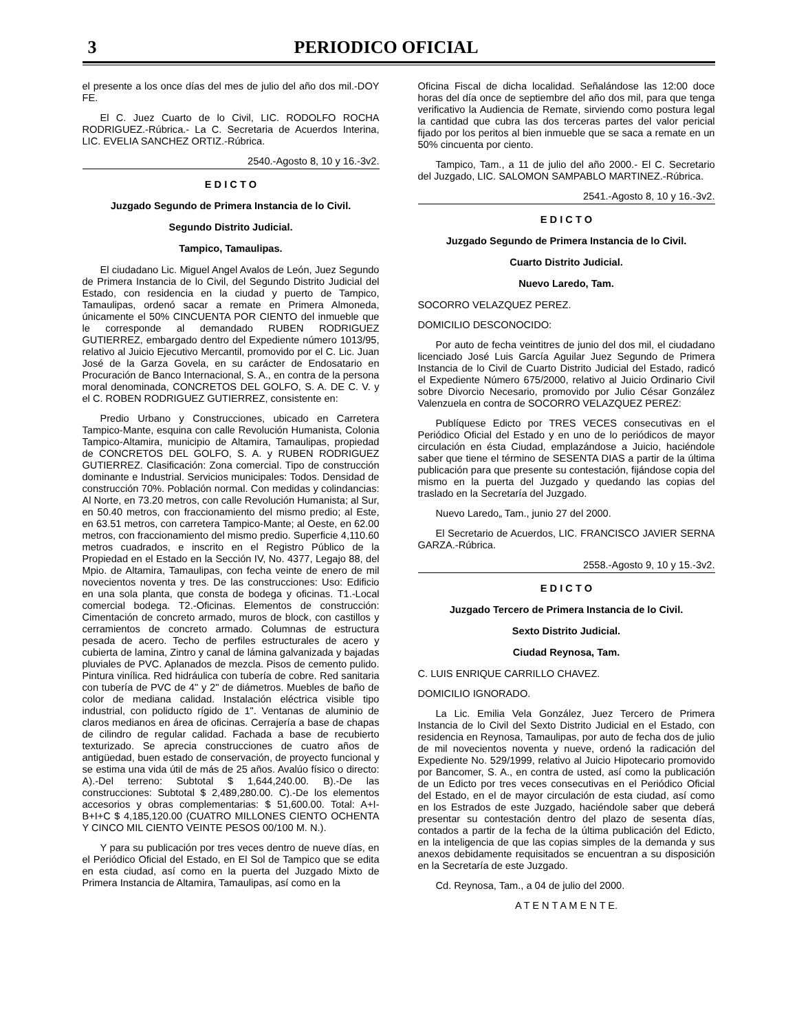3 PERIODICO OFICIAL
el presente a los once días del mes de julio del año dos mil.-DOY FE.
El C. Juez Cuarto de lo Civil, LIC. RODOLFO ROCHA RODRIGUEZ.-Rúbrica.- La C. Secretaria de Acuerdos Interina, LIC. EVELIA SANCHEZ ORTIZ.-Rúbrica.
2540.-Agosto 8, 10 y 16.-3v2.
E D I C T O
Juzgado Segundo de Primera Instancia de lo Civil.
Segundo Distrito Judicial.
Tampico, Tamaulipas.
El ciudadano Lic. Miguel Angel Avalos de León, Juez Segundo de Primera Instancia de lo Civil, del Segundo Distrito Judicial del Estado, con residencia en la ciudad y puerto de Tampico, Tamaulipas, ordenó sacar a remate en Primera Almoneda, únicamente el 50% CINCUENTA POR CIENTO del inmueble que le corresponde al demandado RUBEN RODRIGUEZ GUTIERREZ, embargado dentro del Expediente número 1013/95, relativo al Juicio Ejecutivo Mercantil, promovido por el C. Lic. Juan José de la Garza Govela, en su carácter de Endosatario en Procuración de Banco Internacional, S. A., en contra de la persona moral denominada, CONCRETOS DEL GOLFO, S. A. DE C. V. y el C. ROBEN RODRIGUEZ GUTIERREZ, consistente en:
Predio Urbano y Construcciones, ubicado en Carretera Tampico-Mante, esquina con calle Revolución Humanista, Colonia Tampico-Altamira, municipio de Altamira, Tamaulipas, propiedad de CONCRETOS DEL GOLFO, S. A. y RUBEN RODRIGUEZ GUTIERREZ. Clasificación: Zona comercial. Tipo de construcción dominante e Industrial. Servicios municipales: Todos. Densidad de construcción 70%. Población normal. Con medidas y colindancias: Al Norte, en 73.20 metros, con calle Revolución Humanista; al Sur, en 50.40 metros, con fraccionamiento del mismo predio; al Este, en 63.51 metros, con carretera Tampico-Mante; al Oeste, en 62.00 metros, con fraccionamiento del mismo predio. Superficie 4,110.60 metros cuadrados, e inscrito en el Registro Público de la Propiedad en el Estado en la Sección IV, No. 4377, Legajo 88, del Mpio. de Altamira, Tamaulipas, con fecha veinte de enero de mil novecientos noventa y tres. De las construcciones: Uso: Edificio en una sola planta, que consta de bodega y oficinas. T1.-Local comercial bodega. T2.-Oficinas. Elementos de construcción: Cimentación de concreto armado, muros de block, con castillos y cerramientos de concreto armado. Columnas de estructura pesada de acero. Techo de perfiles estructurales de acero y cubierta de lamina, Zintro y canal de lámina galvanizada y bajadas pluviales de PVC. Aplanados de mezcla. Pisos de cemento pulido. Pintura vinílica. Red hidráulica con tubería de cobre. Red sanitaria con tubería de PVC de 4" y 2" de diámetros. Muebles de baño de color de mediana calidad. Instalación eléctrica visible tipo industrial, con poliducto rígido de 1". Ventanas de aluminio de claros medianos en área de oficinas. Cerrajería a base de chapas de cilindro de regular calidad. Fachada a base de recubierto texturizado. Se aprecia construcciones de cuatro años de antigüedad, buen estado de conservación, de proyecto funcional y se estima una vida útil de más de 25 años. Avalúo físico o directo: A).-Del terreno: Subtotal $ 1,644,240.00. B).-De las construcciones: Subtotal $ 2,489,280.00. C).-De los elementos accesorios y obras complementarias: $ 51,600.00. Total: A+I-B+I+C $ 4,185,120.00 (CUATRO MILLONES CIENTO OCHENTA Y CINCO MIL CIENTO VEINTE PESOS 00/100 M. N.).
Y para su publicación por tres veces dentro de nueve días, en el Periódico Oficial del Estado, en El Sol de Tampico que se edita en esta ciudad, así como en la puerta del Juzgado Mixto de Primera Instancia de Altamira, Tamaulipas, así como en la
Oficina Fiscal de dicha localidad. Señalándose las 12:00 doce horas del día once de septiembre del año dos mil, para que tenga verificativo la Audiencia de Remate, sirviendo como postura legal la cantidad que cubra las dos terceras partes del valor pericial fijado por los peritos al bien inmueble que se saca a remate en un 50% cincuenta por ciento.
Tampico, Tam., a 11 de julio del año 2000.- El C. Secretario del Juzgado, LIC. SALOMON SAMPABLO MARTINEZ.-Rúbrica.
2541.-Agosto 8, 10 y 16.-3v2.
E D I C T O
Juzgado Segundo de Primera Instancia de lo Civil.
Cuarto Distrito Judicial.
Nuevo Laredo, Tam.
SOCORRO VELAZQUEZ PEREZ.
DOMICILIO DESCONOCIDO:
Por auto de fecha veintitres de junio del dos mil, el ciudadano licenciado José Luis García Aguilar Juez Segundo de Primera Instancia de lo Civil de Cuarto Distrito Judicial del Estado, radicó el Expediente Número 675/2000, relativo al Juicio Ordinario Civil sobre Divorcio Necesario, promovido por Julio César González Valenzuela en contra de SOCORRO VELAZQUEZ PEREZ:
Publíquese Edicto por TRES VECES consecutivas en el Periódico Oficial del Estado y en uno de lo periódicos de mayor circulación en ésta Ciudad, emplazándose a Juicio, haciéndole saber que tiene el término de SESENTA DIAS a partir de la última publicación para que presente su contestación, fijándose copia del mismo en la puerta del Juzgado y quedando las copias del traslado en la Secretaría del Juzgado.
Nuevo Laredo„ Tam., junio 27 del 2000.
El Secretario de Acuerdos, LIC. FRANCISCO JAVIER SERNA GARZA.-Rúbrica.
2558.-Agosto 9, 10 y 15.-3v2.
E D I C T O
Juzgado Tercero de Primera Instancia de lo Civil.
Sexto Distrito Judicial.
Ciudad Reynosa, Tam.
C. LUIS ENRIQUE CARRILLO CHAVEZ.
DOMICILIO IGNORADO.
La Lic. Emilia Vela González, Juez Tercero de Primera Instancia de lo Civil del Sexto Distrito Judicial en el Estado, con residencia en Reynosa, Tamaulipas, por auto de fecha dos de julio de mil novecientos noventa y nueve, ordenó la radicación del Expediente No. 529/1999, relativo al Juicio Hipotecario promovido por Bancomer, S. A., en contra de usted, así como la publicación de un Edicto por tres veces consecutivas en el Periódico Oficial del Estado, en el de mayor circulación de esta ciudad, así como en los Estrados de este Juzgado, haciéndole saber que deberá presentar su contestación dentro del plazo de sesenta días, contados a partir de la fecha de la última publicación del Edicto, en la inteligencia de que las copias simples de la demanda y sus anexos debidamente requisitados se encuentran a su disposición en la Secretaría de este Juzgado.
Cd. Reynosa, Tam., a 04 de julio del 2000.
A T E N T A M E N T E.